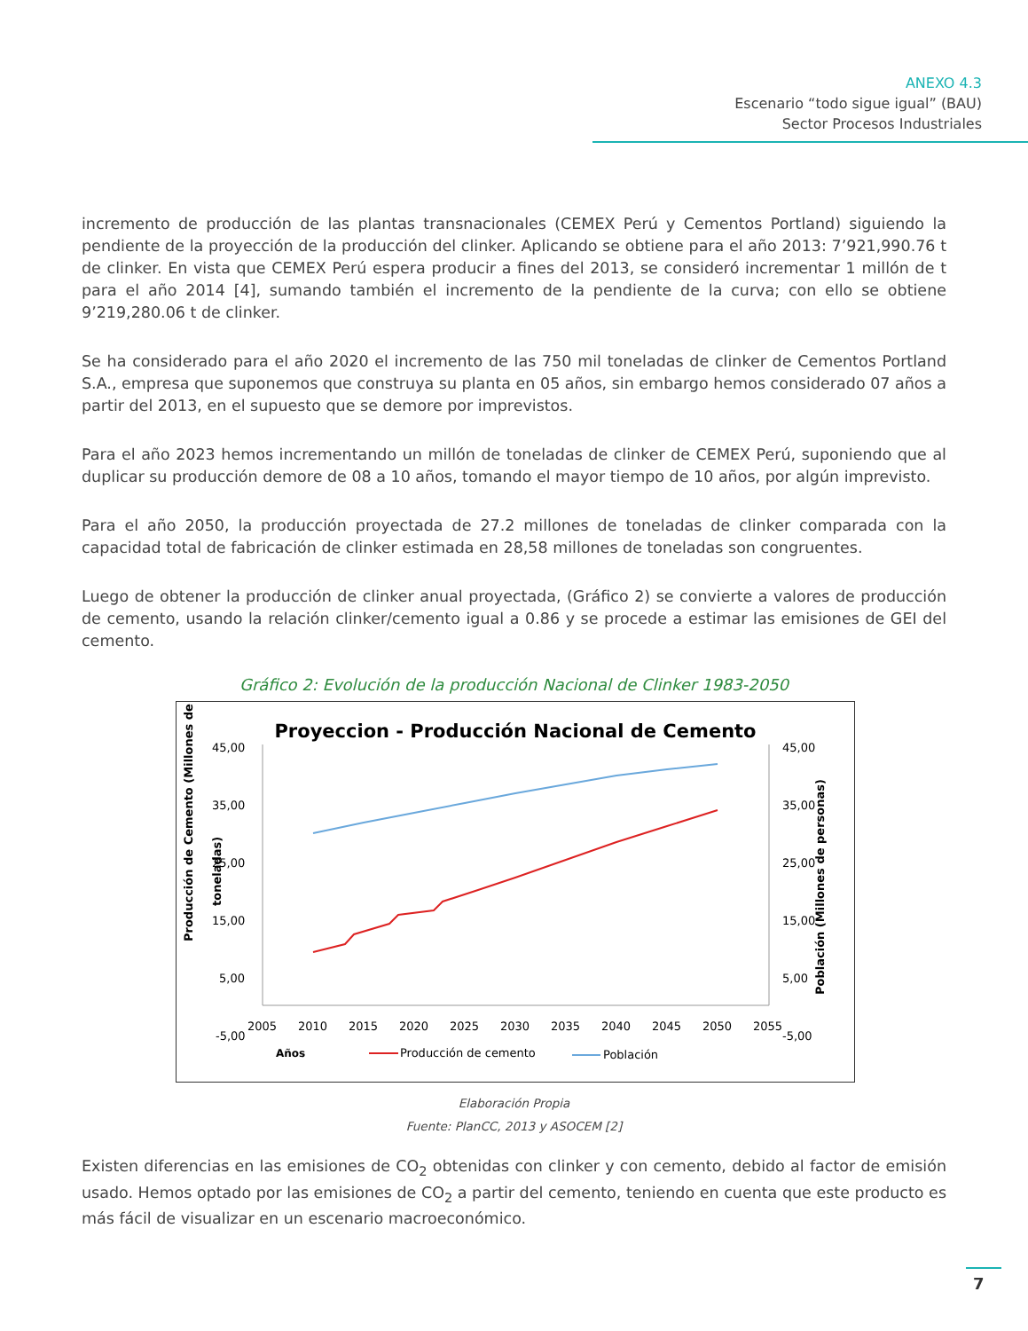ANEXO 4.3
Escenario “todo sigue igual” (BAU)
Sector Procesos Industriales
incremento de producción de las plantas transnacionales (CEMEX Perú y Cementos Portland) siguiendo la pendiente de la proyección de la producción del clinker. Aplicando se obtiene para el año 2013: 7’921,990.76 t de clinker. En vista que CEMEX Perú espera producir a fines del 2013, se consideró incrementar 1 millón de t para el año 2014 [4], sumando también el incremento de la pendiente de la curva; con ello se obtiene 9’219,280.06 t de clinker.
Se ha considerado para el año 2020 el incremento de las 750 mil toneladas de clinker de Cementos Portland S.A., empresa que suponemos que construya su planta en 05 años, sin embargo hemos considerado 07 años a partir del 2013, en el supuesto que se demore por imprevistos.
Para el año 2023 hemos incrementando un millón de toneladas de clinker de CEMEX Perú, suponiendo que al duplicar su producción demore de 08 a 10 años, tomando el mayor tiempo de 10 años, por algún imprevisto.
Para el año 2050, la producción proyectada de 27.2 millones de toneladas de clinker comparada con la capacidad total de fabricación de clinker estimada en 28,58 millones de toneladas son congruentes.
Luego de obtener la producción de clinker anual proyectada, (Gráfico 2) se convierte a valores de producción de cemento, usando la relación clinker/cemento igual a 0.86 y se procede a estimar las emisiones de GEI del cemento.
Gráfico 2: Evolución de la producción Nacional de Clinker 1983-2050
Proyeccion - Producción Nacional de Cemento
45,00
35,00
25,00
15,00
5,00
-5,00
45,00
35,00
25,00
15,00
5,00
-5,00
2005
2010
2015
2020
2025
2030
2035
2040
2045
2050
2055
Años
Producción de cemento
Población
Producción de Cemento (Millones de
toneladas)
Población (Millones de personas)
Elaboración Propia
Fuente: PlanCC, 2013 y ASOCEM [2]
Existen diferencias en las emisiones de CO<sub>2</sub> obtenidas con clinker y con cemento, debido al factor de emisión usado. Hemos optado por las emisiones de CO<sub>2</sub> a partir del cemento, teniendo en cuenta que este producto es más fácil de visualizar en un escenario macroeconómico.
7